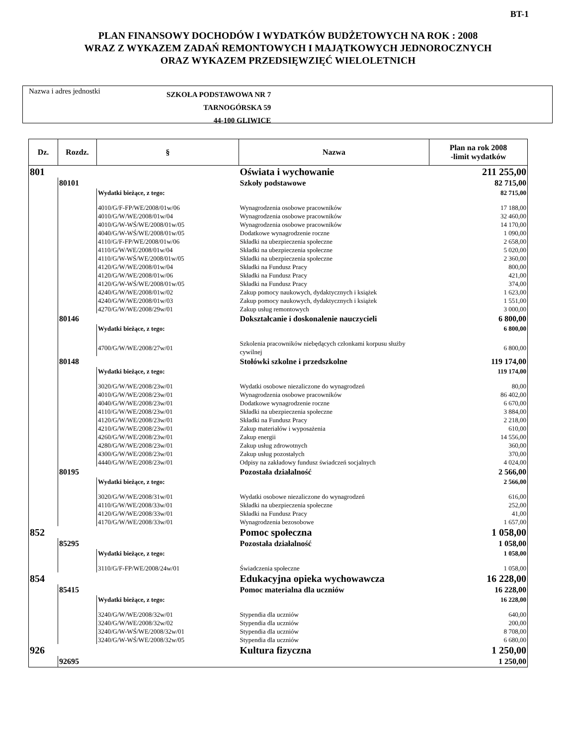BT-1
PLAN FINANSOWY DOCHODÓW I WYDATKÓW BUDŻETOWYCH NA ROK : 2008
WRAZ Z WYKAZEM ZADAŃ REMONTOWYCH I MAJĄTKOWYCH JEDNOROCZNYCH
ORAZ WYKAZEM PRZEDSIĘWZIĘĆ WIELOLETNICH
Nazwa i adres jednostki
SZKOŁA PODSTAWOWA NR 7
TARNOGÓRSKA 59
44-100 GLIWICE
| Dz. | Rozdz. | § | Nazwa | Plan na rok 2008 -limit wydatków |
| --- | --- | --- | --- | --- |
| 801 | | | Oświata i wychowanie | 211 255,00 |
| | 80101 | | Szkoły podstawowe | 82 715,00 |
| | | Wydatki bieżące, z tego: | | 82 715,00 |
| | | 4010/G/F-FP/WE/2008/01w/06 | Wynagrodzenia osobowe pracowników | 17 188,00 |
| | | 4010/G/W/WE/2008/01w/04 | Wynagrodzenia osobowe pracowników | 32 460,00 |
| | | 4010/G/W-WŚ/WE/2008/01w/05 | Wynagrodzenia osobowe pracowników | 14 170,00 |
| | | 4040/G/W-WŚ/WE/2008/01w/05 | Dodatkowe wynagrodzenie roczne | 1 090,00 |
| | | 4110/G/F-FP/WE/2008/01w/06 | Składki na ubezpieczenia społeczne | 2 658,00 |
| | | 4110/G/W/WE/2008/01w/04 | Składki na ubezpieczenia społeczne | 5 020,00 |
| | | 4110/G/W-WŚ/WE/2008/01w/05 | Składki na ubezpieczenia społeczne | 2 360,00 |
| | | 4120/G/W/WE/2008/01w/04 | Składki na Fundusz Pracy | 800,00 |
| | | 4120/G/W/WE/2008/01w/06 | Składki na Fundusz Pracy | 421,00 |
| | | 4120/G/W-WŚ/WE/2008/01w/05 | Składki na Fundusz Pracy | 374,00 |
| | | 4240/G/W/WE/2008/01w/02 | Zakup pomocy naukowych, dydaktycznych i książek | 1 623,00 |
| | | 4240/G/W/WE/2008/01w/03 | Zakup pomocy naukowych, dydaktycznych i książek | 1 551,00 |
| | | 4270/G/W/WE/2008/29w/01 | Zakup usług remontowych | 3 000,00 |
| | 80146 | | Dokształcanie i doskonalenie nauczycieli | 6 800,00 |
| | | Wydatki bieżące, z tego: | | 6 800,00 |
| | | 4700/G/W/WE/2008/27w/01 | Szkolenia pracowników niebędących członkami korpusu służby cywilnej | 6 800,00 |
| | 80148 | | Stołówki szkolne i przedszkolne | 119 174,00 |
| | | Wydatki bieżące, z tego: | | 119 174,00 |
| | | 3020/G/W/WE/2008/23w/01 | Wydatki osobowe niezaliczone do wynagrodzeń | 80,00 |
| | | 4010/G/W/WE/2008/23w/01 | Wynagrodzenia osobowe pracowników | 86 402,00 |
| | | 4040/G/W/WE/2008/23w/01 | Dodatkowe wynagrodzenie roczne | 6 670,00 |
| | | 4110/G/W/WE/2008/23w/01 | Składki na ubezpieczenia społeczne | 3 884,00 |
| | | 4120/G/W/WE/2008/23w/01 | Składki na Fundusz Pracy | 2 218,00 |
| | | 4210/G/W/WE/2008/23w/01 | Zakup materiałów i wyposażenia | 610,00 |
| | | 4260/G/W/WE/2008/23w/01 | Zakup energii | 14 556,00 |
| | | 4280/G/W/WE/2008/23w/01 | Zakup usług zdrowotnych | 360,00 |
| | | 4300/G/W/WE/2008/23w/01 | Zakup usług pozostałych | 370,00 |
| | | 4440/G/W/WE/2008/23w/01 | Odpisy na zakładowy fundusz świadczeń socjalnych | 4 024,00 |
| | 80195 | | Pozostała działalność | 2 566,00 |
| | | Wydatki bieżące, z tego: | | 2 566,00 |
| | | 3020/G/W/WE/2008/31w/01 | Wydatki osobowe niezaliczone do wynagrodzeń | 616,00 |
| | | 4110/G/W/WE/2008/33w/01 | Składki na ubezpieczenia społeczne | 252,00 |
| | | 4120/G/W/WE/2008/33w/01 | Składki na Fundusz Pracy | 41,00 |
| | | 4170/G/W/WE/2008/33w/01 | Wynagrodzenia bezosobowe | 1 657,00 |
| 852 | | | Pomoc społeczna | 1 058,00 |
| | 85295 | | Pozostała działalność | 1 058,00 |
| | | Wydatki bieżące, z tego: | | 1 058,00 |
| | | 3110/G/F-FP/WE/2008/24w/01 | Świadczenia społeczne | 1 058,00 |
| 854 | | | Edukacyjna opieka wychowawcza | 16 228,00 |
| | 85415 | | Pomoc materialna dla uczniów | 16 228,00 |
| | | Wydatki bieżące, z tego: | | 16 228,00 |
| | | 3240/G/W/WE/2008/32w/01 | Stypendia dla uczniów | 640,00 |
| | | 3240/G/W/WE/2008/32w/02 | Stypendia dla uczniów | 200,00 |
| | | 3240/G/W-WŚ/WE/2008/32w/01 | Stypendia dla uczniów | 8 708,00 |
| | | 3240/G/W-WŚ/WE/2008/32w/05 | Stypendia dla uczniów | 6 680,00 |
| 926 | | | Kultura fizyczna | 1 250,00 |
| | 92695 | | | 1 250,00 |